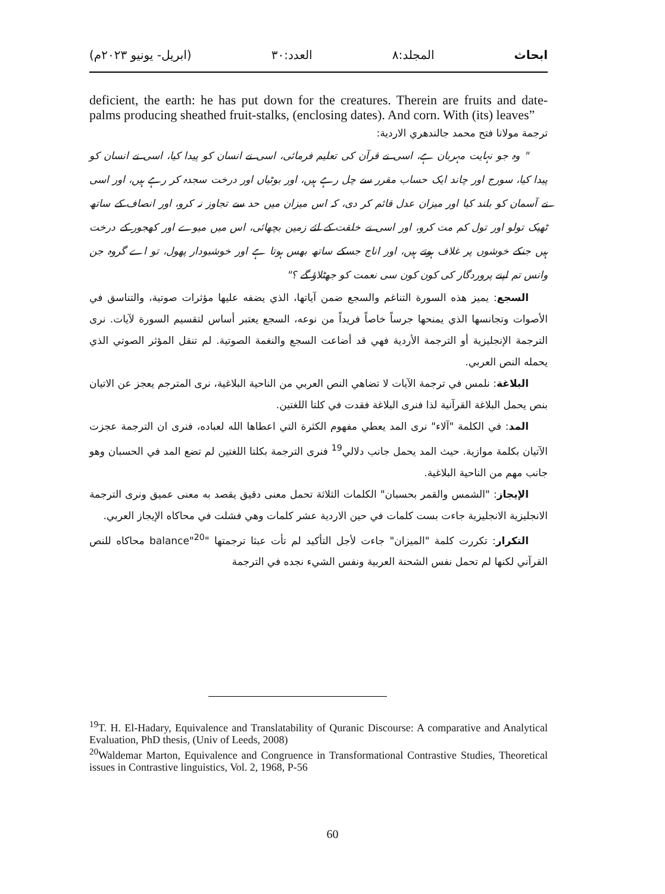ابحاث المجلد:٨ العدد:٣٠ (ابريل- يونيو ٢٠٢٣م)
deficient, the earth: he has put down for the creatures. Therein are fruits and date-palms producing sheathed fruit-stalks, (enclosing dates). And corn. With (its) leaves”
ترجمة مولانا فتح محمد جالندهري الاردية:
" وہ جو نہایت مہربان ہے، اسی نے قرآن کی تعلیم فرمائی، اسی نے انسان کو پیدا کیا، اسی نے انسان کو پیدا کیا، سورج اور چاند ایک حساب مقرر سے چل رہے ہیں، اور بوٹیاں اور درخت سجدہ کر رہے ہیں، اور اسی نے آسمان کو بلند کیا اور میزان عدل قائم کر دی، کہ اس میزان میں حد سے تجاوز نہ کرو، اور انصاف کے ساتھ ٹھیک تولو اور تول کم مت کرو، اور اسی نے خلقت کے لئے زمین بچھائی، اس میں میوے اور کھجور کے درخت ہیں جنکے خوشوں پر غلاف ہوتے ہیں، اور اناج جسکے ساتھ بھس ہوتا ہے اور خوشبودار پھول، تو اے گروہ جن وانس تم اپنے پروردگار کی کون کون سی نعمت کو جھٹلاؤ گے ؟"
السجع: يميز هذه السورة التناغم والسجع ضمن آياتها، الذي يضفه عليها مؤثرات صوتية، والتناسق في الأصوات وتجانسها الذي يمنحها جرساً خاصاً فريداً من نوعه، السجع يعتبر أساس لتقسيم السورة لآيات. نرى الترجمة الإنجليزية أو الترجمة الأردية فهي قد أضاعت السجع والنغمة الصوتية. لم تنقل المؤثر الصوتي الذي يحمله النص العربي.
البلاغة: نلمس في ترجمة الآيات لا تضاهي النص العربي من الناحية البلاغية، نرى المترجم يعجز عن الاتيان بنص يحمل البلاغة القرآنية لذا فنرى البلاغة فقدت في كلتا اللغتين.
المد: في الكلمة "آلاء" نرى المد يعطي مفهوم الكثرة التي اعطاها الله لعباده، فنرى ان الترجمة عجزت الآتيان بكلمة موازية. حيث المد يحمل جانب دلالي<sup>19</sup> فنرى الترجمة بكلتا اللغتين لم تضع المد في الحسبان وهو جانب مهم من الناحية البلاغية.
الإيجاز: "الشمس والقمر بحسبان" الكلمات الثلاثة تحمل معنى دقيق يقصد به معنى عميق ونرى الترجمة الانجليزية الانجليزية جاءت بست كلمات في حين الاردية عشر كلمات وهي فشلت في محاكاه الإيجاز العربي.
التكرار: تكررت كلمة "الميزان" جاءت لأجل التأكيد لم تأت عبثا ترجمتها "balance"<sup>20</sup> محاكاه للنص القرآني لكنها لم تحمل نفس الشحنة العربية ونفس الشيء نجده في الترجمة
<sup>19</sup> T. H. El-Hadary, Equivalence and Translatability of Quranic Discourse: A comparative and Analytical Evaluation, PhD thesis, (Univ of Leeds, 2008)
<sup>20</sup> Waldemar Marton, Equivalence and Congruence in Transformational Contrastive Studies, Theoretical issues in Contrastive linguistics, Vol. 2, 1968, P-56
60